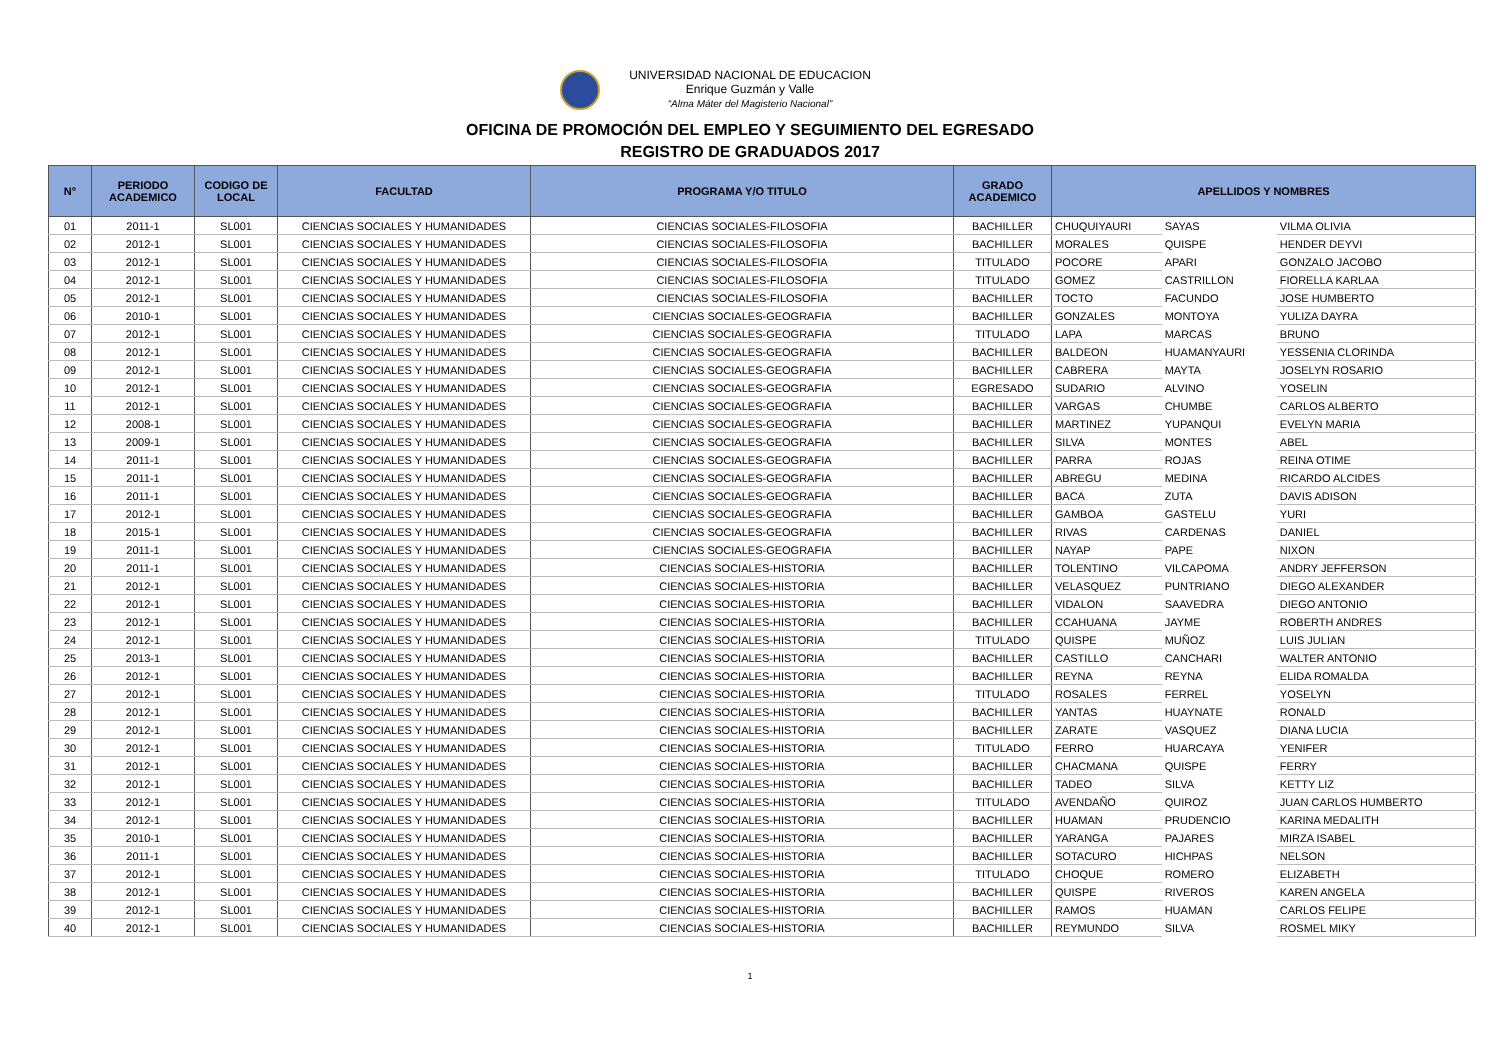UNIVERSIDAD NACIONAL DE EDUCACION
Enrique Guzmán y Valle
“Alma Máter del Magisterio Nacional”
OFICINA DE PROMOCIÓN DEL EMPLEO Y SEGUIMIENTO DEL EGRESADO
REGISTRO DE GRADUADOS 2017
| N° | PERIODO ACADEMICO | CODIGO DE LOCAL | FACULTAD | PROGRAMA Y/O TITULO | GRADO ACADEMICO | APELLIDOS Y NOMBRES | | |
| --- | --- | --- | --- | --- | --- | --- | --- | --- |
| 01 | 2011-1 | SL001 | CIENCIAS SOCIALES Y HUMANIDADES | CIENCIAS SOCIALES-FILOSOFIA | BACHILLER | CHUQUIYAURI | SAYAS | VILMA OLIVIA |
| 02 | 2012-1 | SL001 | CIENCIAS SOCIALES Y HUMANIDADES | CIENCIAS SOCIALES-FILOSOFIA | BACHILLER | MORALES | QUISPE | HENDER DEYVI |
| 03 | 2012-1 | SL001 | CIENCIAS SOCIALES Y HUMANIDADES | CIENCIAS SOCIALES-FILOSOFIA | TITULADO | POCORE | APARI | GONZALO JACOBO |
| 04 | 2012-1 | SL001 | CIENCIAS SOCIALES Y HUMANIDADES | CIENCIAS SOCIALES-FILOSOFIA | TITULADO | GOMEZ | CASTRILLON | FIORELLA KARLAA |
| 05 | 2012-1 | SL001 | CIENCIAS SOCIALES Y HUMANIDADES | CIENCIAS SOCIALES-FILOSOFIA | BACHILLER | TOCTO | FACUNDO | JOSE HUMBERTO |
| 06 | 2010-1 | SL001 | CIENCIAS SOCIALES Y HUMANIDADES | CIENCIAS SOCIALES-GEOGRAFIA | BACHILLER | GONZALES | MONTOYA | YULIZA DAYRA |
| 07 | 2012-1 | SL001 | CIENCIAS SOCIALES Y HUMANIDADES | CIENCIAS SOCIALES-GEOGRAFIA | TITULADO | LAPA | MARCAS | BRUNO |
| 08 | 2012-1 | SL001 | CIENCIAS SOCIALES Y HUMANIDADES | CIENCIAS SOCIALES-GEOGRAFIA | BACHILLER | BALDEON | HUAMANYAURI | YESSENIA CLORINDA |
| 09 | 2012-1 | SL001 | CIENCIAS SOCIALES Y HUMANIDADES | CIENCIAS SOCIALES-GEOGRAFIA | BACHILLER | CABRERA | MAYTA | JOSELYN ROSARIO |
| 10 | 2012-1 | SL001 | CIENCIAS SOCIALES Y HUMANIDADES | CIENCIAS SOCIALES-GEOGRAFIA | EGRESADO | SUDARIO | ALVINO | YOSELIN |
| 11 | 2012-1 | SL001 | CIENCIAS SOCIALES Y HUMANIDADES | CIENCIAS SOCIALES-GEOGRAFIA | BACHILLER | VARGAS | CHUMBE | CARLOS ALBERTO |
| 12 | 2008-1 | SL001 | CIENCIAS SOCIALES Y HUMANIDADES | CIENCIAS SOCIALES-GEOGRAFIA | BACHILLER | MARTINEZ | YUPANQUI | EVELYN MARIA |
| 13 | 2009-1 | SL001 | CIENCIAS SOCIALES Y HUMANIDADES | CIENCIAS SOCIALES-GEOGRAFIA | BACHILLER | SILVA | MONTES | ABEL |
| 14 | 2011-1 | SL001 | CIENCIAS SOCIALES Y HUMANIDADES | CIENCIAS SOCIALES-GEOGRAFIA | BACHILLER | PARRA | ROJAS | REINA OTIME |
| 15 | 2011-1 | SL001 | CIENCIAS SOCIALES Y HUMANIDADES | CIENCIAS SOCIALES-GEOGRAFIA | BACHILLER | ABREGU | MEDINA | RICARDO ALCIDES |
| 16 | 2011-1 | SL001 | CIENCIAS SOCIALES Y HUMANIDADES | CIENCIAS SOCIALES-GEOGRAFIA | BACHILLER | BACA | ZUTA | DAVIS ADISON |
| 17 | 2012-1 | SL001 | CIENCIAS SOCIALES Y HUMANIDADES | CIENCIAS SOCIALES-GEOGRAFIA | BACHILLER | GAMBOA | GASTELU | YURI |
| 18 | 2015-1 | SL001 | CIENCIAS SOCIALES Y HUMANIDADES | CIENCIAS SOCIALES-GEOGRAFIA | BACHILLER | RIVAS | CARDENAS | DANIEL |
| 19 | 2011-1 | SL001 | CIENCIAS SOCIALES Y HUMANIDADES | CIENCIAS SOCIALES-GEOGRAFIA | BACHILLER | NAYAP | PAPE | NIXON |
| 20 | 2011-1 | SL001 | CIENCIAS SOCIALES Y HUMANIDADES | CIENCIAS SOCIALES-HISTORIA | BACHILLER | TOLENTINO | VILCAPOMA | ANDRY JEFFERSON |
| 21 | 2012-1 | SL001 | CIENCIAS SOCIALES Y HUMANIDADES | CIENCIAS SOCIALES-HISTORIA | BACHILLER | VELASQUEZ | PUNTRIANO | DIEGO ALEXANDER |
| 22 | 2012-1 | SL001 | CIENCIAS SOCIALES Y HUMANIDADES | CIENCIAS SOCIALES-HISTORIA | BACHILLER | VIDALON | SAAVEDRA | DIEGO ANTONIO |
| 23 | 2012-1 | SL001 | CIENCIAS SOCIALES Y HUMANIDADES | CIENCIAS SOCIALES-HISTORIA | BACHILLER | CCAHUANA | JAYME | ROBERTH ANDRES |
| 24 | 2012-1 | SL001 | CIENCIAS SOCIALES Y HUMANIDADES | CIENCIAS SOCIALES-HISTORIA | TITULADO | QUISPE | MUÑOZ | LUIS JULIAN |
| 25 | 2013-1 | SL001 | CIENCIAS SOCIALES Y HUMANIDADES | CIENCIAS SOCIALES-HISTORIA | BACHILLER | CASTILLO | CANCHARI | WALTER ANTONIO |
| 26 | 2012-1 | SL001 | CIENCIAS SOCIALES Y HUMANIDADES | CIENCIAS SOCIALES-HISTORIA | BACHILLER | REYNA | REYNA | ELIDA ROMALDA |
| 27 | 2012-1 | SL001 | CIENCIAS SOCIALES Y HUMANIDADES | CIENCIAS SOCIALES-HISTORIA | TITULADO | ROSALES | FERREL | YOSELYN |
| 28 | 2012-1 | SL001 | CIENCIAS SOCIALES Y HUMANIDADES | CIENCIAS SOCIALES-HISTORIA | BACHILLER | YANTAS | HUAYNATE | RONALD |
| 29 | 2012-1 | SL001 | CIENCIAS SOCIALES Y HUMANIDADES | CIENCIAS SOCIALES-HISTORIA | BACHILLER | ZARATE | VASQUEZ | DIANA LUCIA |
| 30 | 2012-1 | SL001 | CIENCIAS SOCIALES Y HUMANIDADES | CIENCIAS SOCIALES-HISTORIA | TITULADO | FERRO | HUARCAYA | YENIFER |
| 31 | 2012-1 | SL001 | CIENCIAS SOCIALES Y HUMANIDADES | CIENCIAS SOCIALES-HISTORIA | BACHILLER | CHACMANA | QUISPE | FERRY |
| 32 | 2012-1 | SL001 | CIENCIAS SOCIALES Y HUMANIDADES | CIENCIAS SOCIALES-HISTORIA | BACHILLER | TADEO | SILVA | KETTY LIZ |
| 33 | 2012-1 | SL001 | CIENCIAS SOCIALES Y HUMANIDADES | CIENCIAS SOCIALES-HISTORIA | TITULADO | AVENDAÑO | QUIROZ | JUAN CARLOS HUMBERTO |
| 34 | 2012-1 | SL001 | CIENCIAS SOCIALES Y HUMANIDADES | CIENCIAS SOCIALES-HISTORIA | BACHILLER | HUAMAN | PRUDENCIO | KARINA MEDALITH |
| 35 | 2010-1 | SL001 | CIENCIAS SOCIALES Y HUMANIDADES | CIENCIAS SOCIALES-HISTORIA | BACHILLER | YARANGA | PAJARES | MIRZA ISABEL |
| 36 | 2011-1 | SL001 | CIENCIAS SOCIALES Y HUMANIDADES | CIENCIAS SOCIALES-HISTORIA | BACHILLER | SOTACURO | HICHPAS | NELSON |
| 37 | 2012-1 | SL001 | CIENCIAS SOCIALES Y HUMANIDADES | CIENCIAS SOCIALES-HISTORIA | TITULADO | CHOQUE | ROMERO | ELIZABETH |
| 38 | 2012-1 | SL001 | CIENCIAS SOCIALES Y HUMANIDADES | CIENCIAS SOCIALES-HISTORIA | BACHILLER | QUISPE | RIVEROS | KAREN ANGELA |
| 39 | 2012-1 | SL001 | CIENCIAS SOCIALES Y HUMANIDADES | CIENCIAS SOCIALES-HISTORIA | BACHILLER | RAMOS | HUAMAN | CARLOS FELIPE |
| 40 | 2012-1 | SL001 | CIENCIAS SOCIALES Y HUMANIDADES | CIENCIAS SOCIALES-HISTORIA | BACHILLER | REYMUNDO | SILVA | ROSMEL MIKY |
1